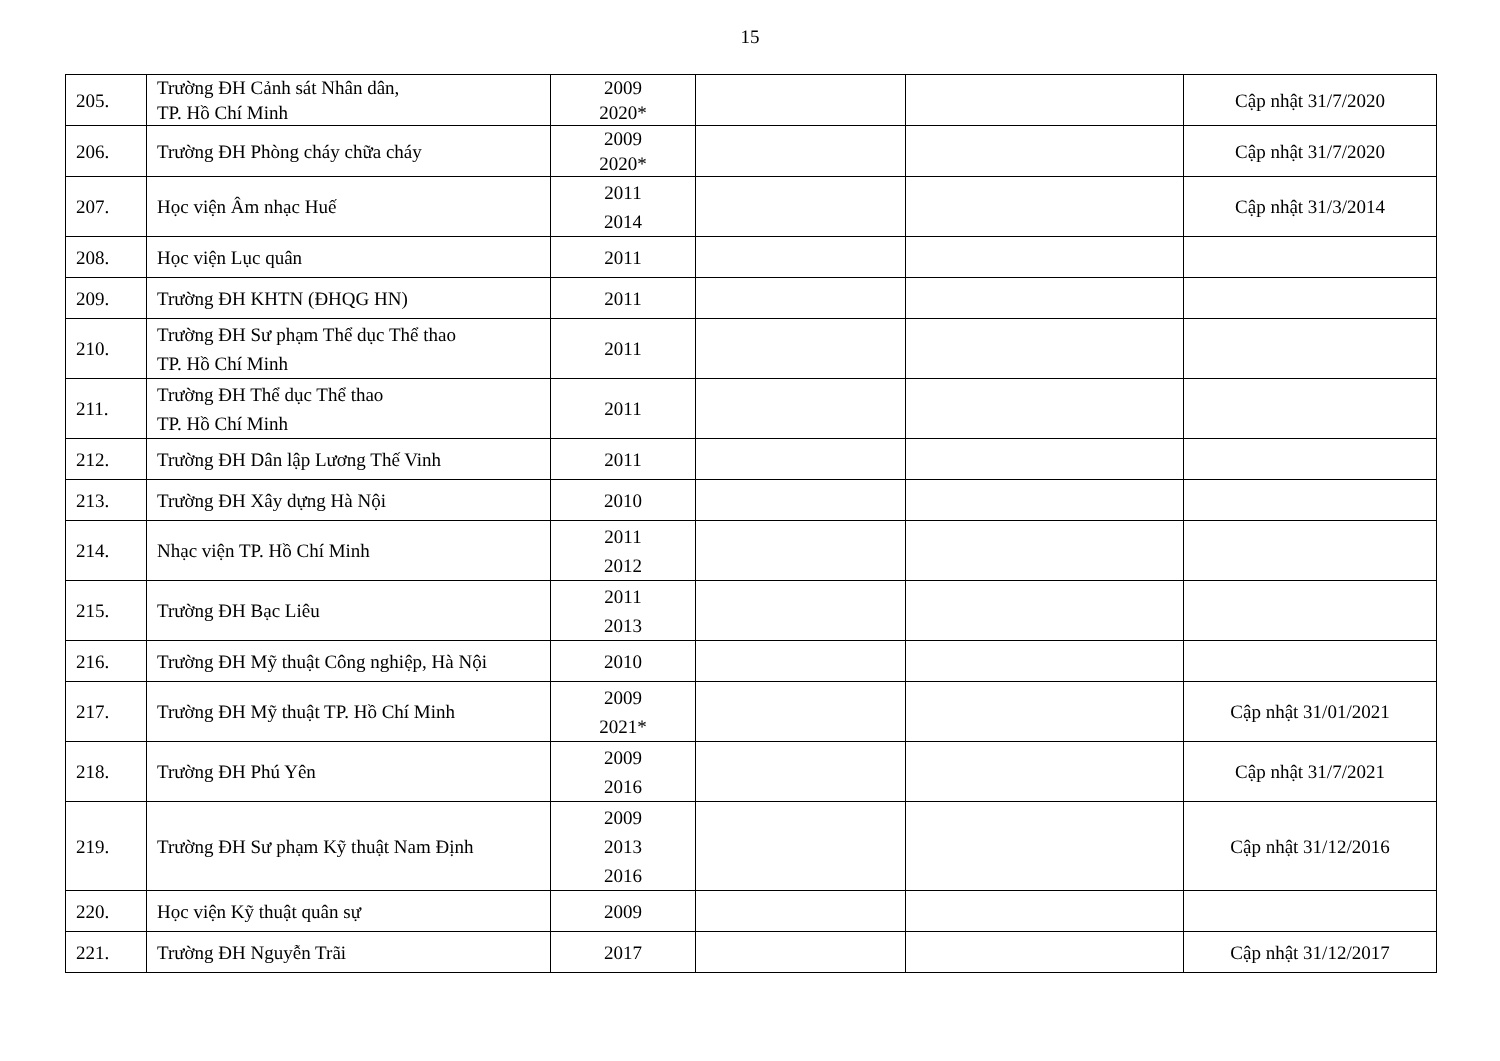15
| 205. | Trường ĐH Cảnh sát Nhân dân, TP. Hồ Chí Minh | 2009 2020* | | | Cập nhật 31/7/2020 |
| 206. | Trường ĐH Phòng cháy chữa cháy | 2009 2020* | | | Cập nhật 31/7/2020 |
| 207. | Học viện Âm nhạc Huế | 2011 2014 | | | Cập nhật 31/3/2014 |
| 208. | Học viện Lục quân | 2011 | | | |
| 209. | Trường ĐH KHTN (ĐHQG HN) | 2011 | | | |
| 210. | Trường ĐH Sư phạm Thể dục Thể thao TP. Hồ Chí Minh | 2011 | | | |
| 211. | Trường ĐH Thể dục Thể thao TP. Hồ Chí Minh | 2011 | | | |
| 212. | Trường ĐH Dân lập Lương Thế Vinh | 2011 | | | |
| 213. | Trường ĐH Xây dựng Hà Nội | 2010 | | | |
| 214. | Nhạc viện TP. Hồ Chí Minh | 2011 2012 | | | |
| 215. | Trường ĐH Bạc Liêu | 2011 2013 | | | |
| 216. | Trường ĐH Mỹ thuật Công nghiệp, Hà Nội | 2010 | | | |
| 217. | Trường ĐH Mỹ thuật TP. Hồ Chí Minh | 2009 2021* | | | Cập nhật 31/01/2021 |
| 218. | Trường ĐH Phú Yên | 2009 2016 | | | Cập nhật 31/7/2021 |
| 219. | Trường ĐH Sư phạm Kỹ thuật Nam Định | 2009 2013 2016 | | | Cập nhật 31/12/2016 |
| 220. | Học viện Kỹ thuật quân sự | 2009 | | | |
| 221. | Trường ĐH Nguyễn Trãi | 2017 | | | Cập nhật 31/12/2017 |